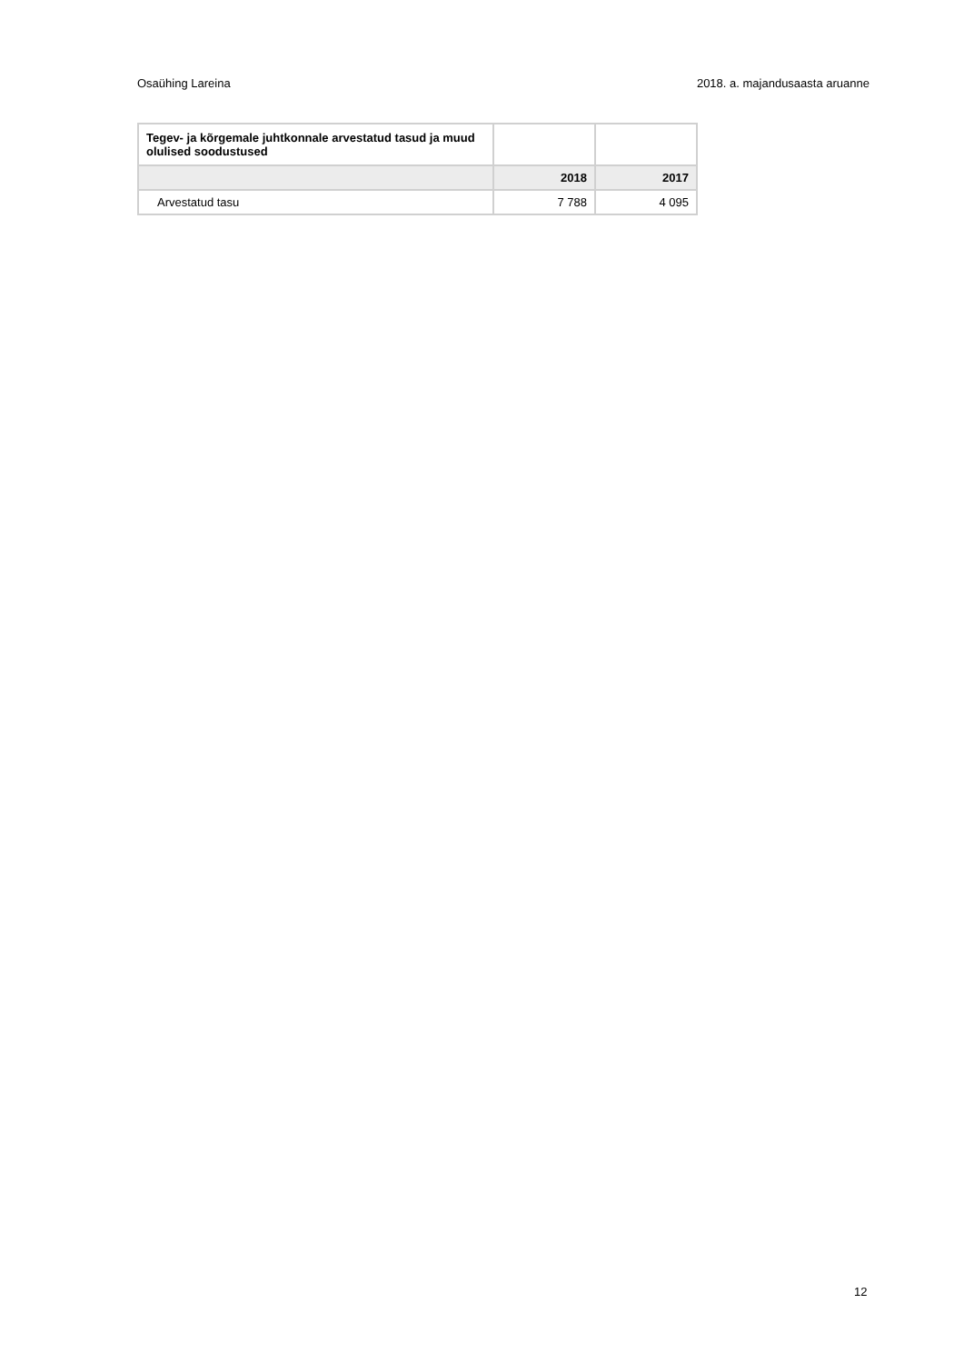Osaühing Lareina 2018. a. majandusaasta aruanne
| Tegev- ja kõrgemale juhtkonnale arvestatud tasud ja muud olulised soodustused | | |
| --- | --- | --- |
| | 2018 | 2017 |
| Arvestatud tasu | 7 788 | 4 095 |
12